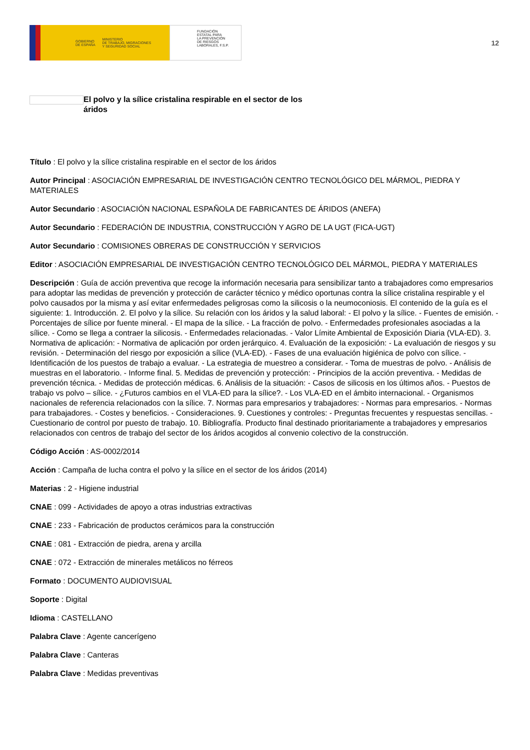GOBIERNO
DE ESPAÑA MINISTERIO
DE TRABAJO, MIGRACIONES
Y SEGURIDAD SOCIAL
FUNDACIÓN
ESTATAL PARA
LA PREVENCIÓN
DE RIESGOS
LABORALES, F.S.P.
12
El polvo y la sílice cristalina respirable en el sector de los áridos
Título : El polvo y la sílice cristalina respirable en el sector de los áridos
Autor Principal : ASOCIACIÓN EMPRESARIAL DE INVESTIGACIÓN CENTRO TECNOLÓGICO DEL MÁRMOL, PIEDRA Y MATERIALES
Autor Secundario : ASOCIACIÓN NACIONAL ESPAÑOLA DE FABRICANTES DE ÁRIDOS (ANEFA)
Autor Secundario : FEDERACIÓN DE INDUSTRIA, CONSTRUCCIÓN Y AGRO DE LA UGT (FICA-UGT)
Autor Secundario : COMISIONES OBRERAS DE CONSTRUCCIÓN Y SERVICIOS
Editor : ASOCIACIÓN EMPRESARIAL DE INVESTIGACIÓN CENTRO TECNOLÓGICO DEL MÁRMOL, PIEDRA Y MATERIALES
Descripción : Guía de acción preventiva que recoge la información necesaria para sensibilizar tanto a trabajadores como empresarios para adoptar las medidas de prevención y protección de carácter técnico y médico oportunas contra la sílice cristalina respirable y el polvo causados por la misma y así evitar enfermedades peligrosas como la silicosis o la neumoconiosis. El contenido de la guía es el siguiente: 1. Introducción. 2. El polvo y la sílice. Su relación con los áridos y la salud laboral: - El polvo y la sílice. - Fuentes de emisión. - Porcentajes de sílice por fuente mineral. - El mapa de la sílice. - La fracción de polvo. - Enfermedades profesionales asociadas a la sílice. - Como se llega a contraer la silicosis. - Enfermedades relacionadas. - Valor Límite Ambiental de Exposición Diaria (VLA-ED). 3. Normativa de aplicación: - Normativa de aplicación por orden jerárquico. 4. Evaluación de la exposición: - La evaluación de riesgos y su revisión. - Determinación del riesgo por exposición a sílice (VLA-ED). - Fases de una evaluación higiénica de polvo con sílice. - Identificación de los puestos de trabajo a evaluar. - La estrategia de muestreo a considerar. - Toma de muestras de polvo. - Análisis de muestras en el laboratorio. - Informe final. 5. Medidas de prevención y protección: - Principios de la acción preventiva. - Medidas de prevención técnica. - Medidas de protección médicas. 6. Análisis de la situación: - Casos de silicosis en los últimos años. - Puestos de trabajo vs polvo – sílice. - ¿Futuros cambios en el VLA-ED para la sílice?. - Los VLA-ED en el ámbito internacional. - Organismos nacionales de referencia relacionados con la sílice. 7. Normas para empresarios y trabajadores: - Normas para empresarios. - Normas para trabajadores. - Costes y beneficios. - Consideraciones. 9. Cuestiones y controles: - Preguntas frecuentes y respuestas sencillas. - Cuestionario de control por puesto de trabajo. 10. Bibliografía. Producto final destinado prioritariamente a trabajadores y empresarios relacionados con centros de trabajo del sector de los áridos acogidos al convenio colectivo de la construcción.
Código Acción : AS-0002/2014
Acción : Campaña de lucha contra el polvo y la sílice en el sector de los áridos (2014)
Materias : 2 - Higiene industrial
CNAE : 099 - Actividades de apoyo a otras industrias extractivas
CNAE : 233 - Fabricación de productos cerámicos para la construcción
CNAE : 081 - Extracción de piedra, arena y arcilla
CNAE : 072 - Extracción de minerales metálicos no férreos
Formato : DOCUMENTO AUDIOVISUAL
Soporte : Digital
Idioma : CASTELLANO
Palabra Clave : Agente cancerígeno
Palabra Clave : Canteras
Palabra Clave : Medidas preventivas